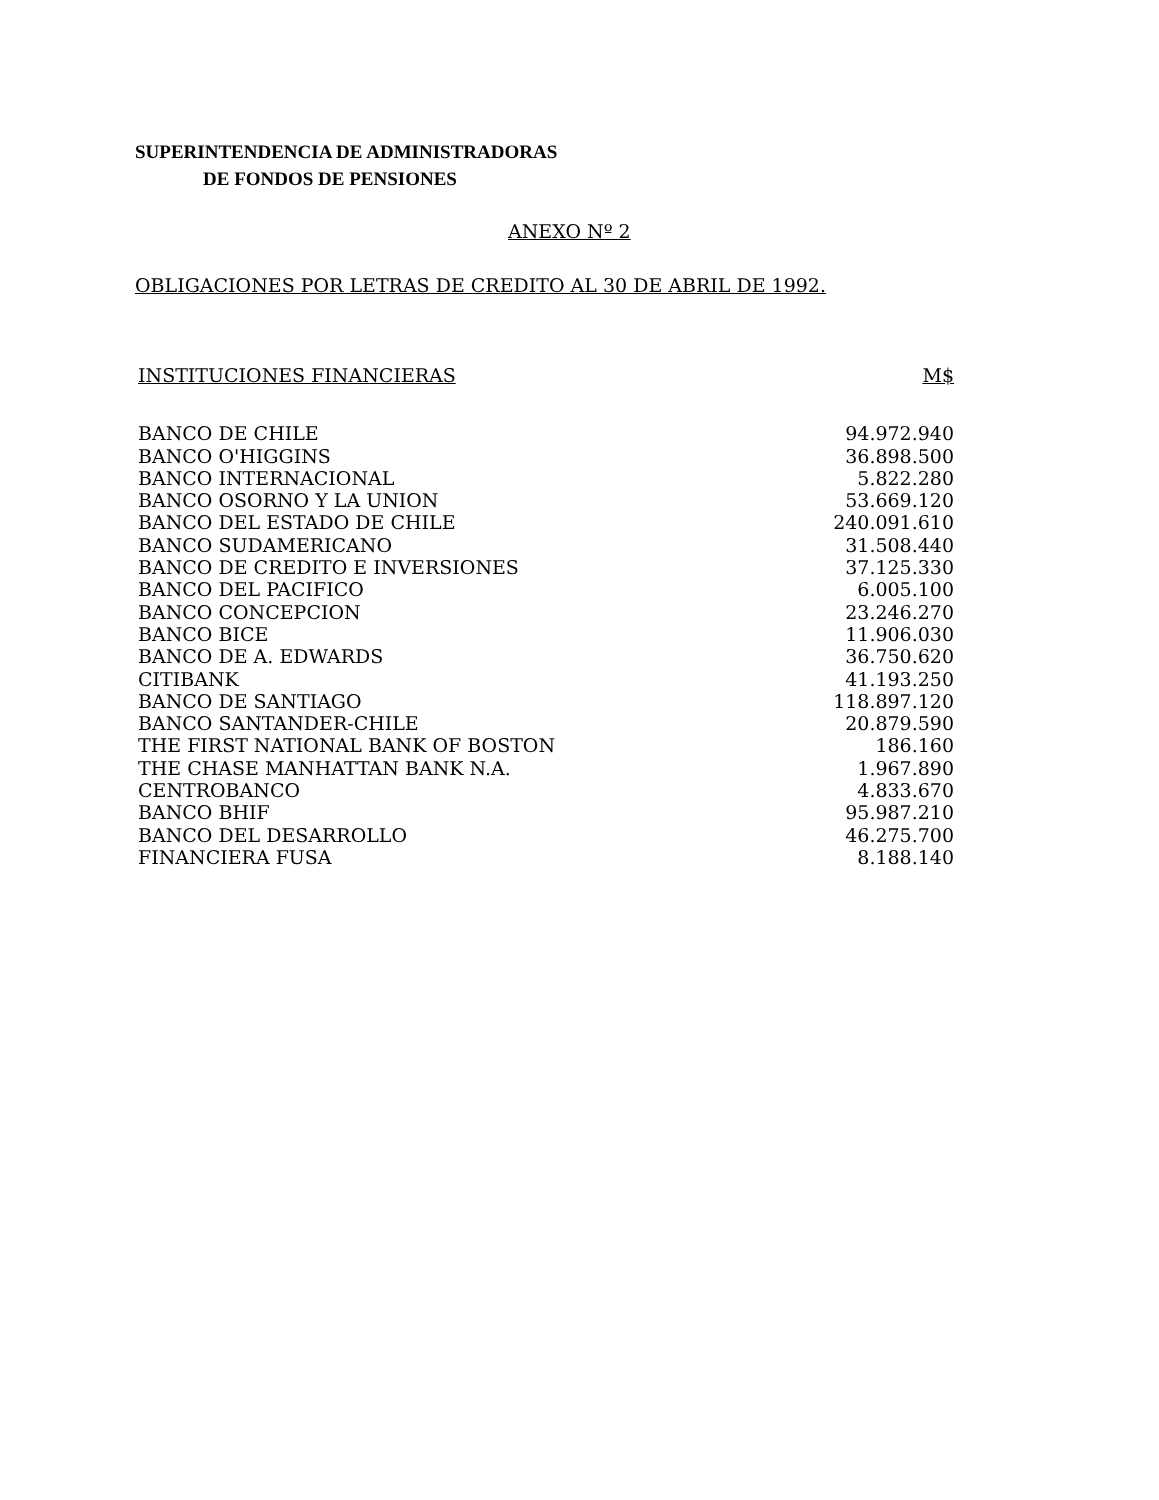SUPERINTENDENCIA DE ADMINISTRADORAS
DE FONDOS DE PENSIONES
ANEXO Nº 2
OBLIGACIONES POR LETRAS DE CREDITO AL 30 DE ABRIL DE 1992.
| INSTITUCIONES FINANCIERAS | M$ |
| --- | --- |
| BANCO DE CHILE | 94.972.940 |
| BANCO O'HIGGINS | 36.898.500 |
| BANCO INTERNACIONAL | 5.822.280 |
| BANCO OSORNO Y LA UNION | 53.669.120 |
| BANCO DEL ESTADO DE CHILE | 240.091.610 |
| BANCO SUDAMERICANO | 31.508.440 |
| BANCO DE CREDITO E INVERSIONES | 37.125.330 |
| BANCO DEL PACIFICO | 6.005.100 |
| BANCO CONCEPCION | 23.246.270 |
| BANCO BICE | 11.906.030 |
| BANCO DE A. EDWARDS | 36.750.620 |
| CITIBANK | 41.193.250 |
| BANCO DE SANTIAGO | 118.897.120 |
| BANCO SANTANDER-CHILE | 20.879.590 |
| THE FIRST NATIONAL BANK OF BOSTON | 186.160 |
| THE CHASE MANHATTAN BANK N.A. | 1.967.890 |
| CENTROBANCO | 4.833.670 |
| BANCO BHIF | 95.987.210 |
| BANCO DEL DESARROLLO | 46.275.700 |
| FINANCIERA FUSA | 8.188.140 |